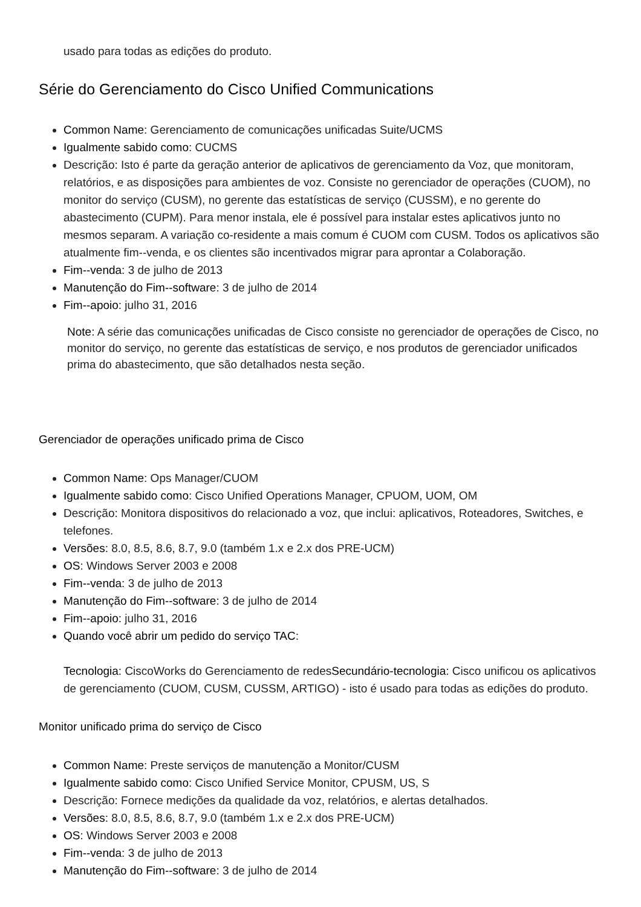usado para todas as edições do produto.
Série do Gerenciamento do Cisco Unified Communications
Common Name: Gerenciamento de comunicações unificadas Suite/UCMS
Igualmente sabido como: CUCMS
Descrição: Isto é parte da geração anterior de aplicativos de gerenciamento da Voz, que monitoram, relatórios, e as disposições para ambientes de voz. Consiste no gerenciador de operações (CUOM), no monitor do serviço (CUSM), no gerente das estatísticas de serviço (CUSSM), e no gerente do abastecimento (CUPM). Para menor instala, ele é possível para instalar estes aplicativos junto no mesmos separam. A variação co-residente a mais comum é CUOM com CUSM. Todos os aplicativos são atualmente fim--venda, e os clientes são incentivados migrar para aprontar a Colaboração.
Fim--venda: 3 de julho de 2013
Manutenção do Fim--software: 3 de julho de 2014
Fim--apoio: julho 31, 2016
Note: A série das comunicações unificadas de Cisco consiste no gerenciador de operações de Cisco, no monitor do serviço, no gerente das estatísticas de serviço, e nos produtos de gerenciador unificados prima do abastecimento, que são detalhados nesta seção.
Gerenciador de operações unificado prima de Cisco
Common Name: Ops Manager/CUOM
Igualmente sabido como: Cisco Unified Operations Manager, CPUOM, UOM, OM
Descrição: Monitora dispositivos do relacionado a voz, que inclui: aplicativos, Roteadores, Switches, e telefones.
Versões: 8.0, 8.5, 8.6, 8.7, 9.0 (também 1.x e 2.x dos PRE-UCM)
OS: Windows Server 2003 e 2008
Fim--venda: 3 de julho de 2013
Manutenção do Fim--software: 3 de julho de 2014
Fim--apoio: julho 31, 2016
Quando você abrir um pedido do serviço TAC:
Tecnologia: CiscoWorks do Gerenciamento de redesSecundário-tecnologia: Cisco unificou os aplicativos de gerenciamento (CUOM, CUSM, CUSSM, ARTIGO) - isto é usado para todas as edições do produto.
Monitor unificado prima do serviço de Cisco
Common Name: Preste serviços de manutenção a Monitor/CUSM
Igualmente sabido como: Cisco Unified Service Monitor, CPUSM, US, S
Descrição: Fornece medições da qualidade da voz, relatórios, e alertas detalhados.
Versões: 8.0, 8.5, 8.6, 8.7, 9.0 (também 1.x e 2.x dos PRE-UCM)
OS: Windows Server 2003 e 2008
Fim--venda: 3 de julho de 2013
Manutenção do Fim--software: 3 de julho de 2014